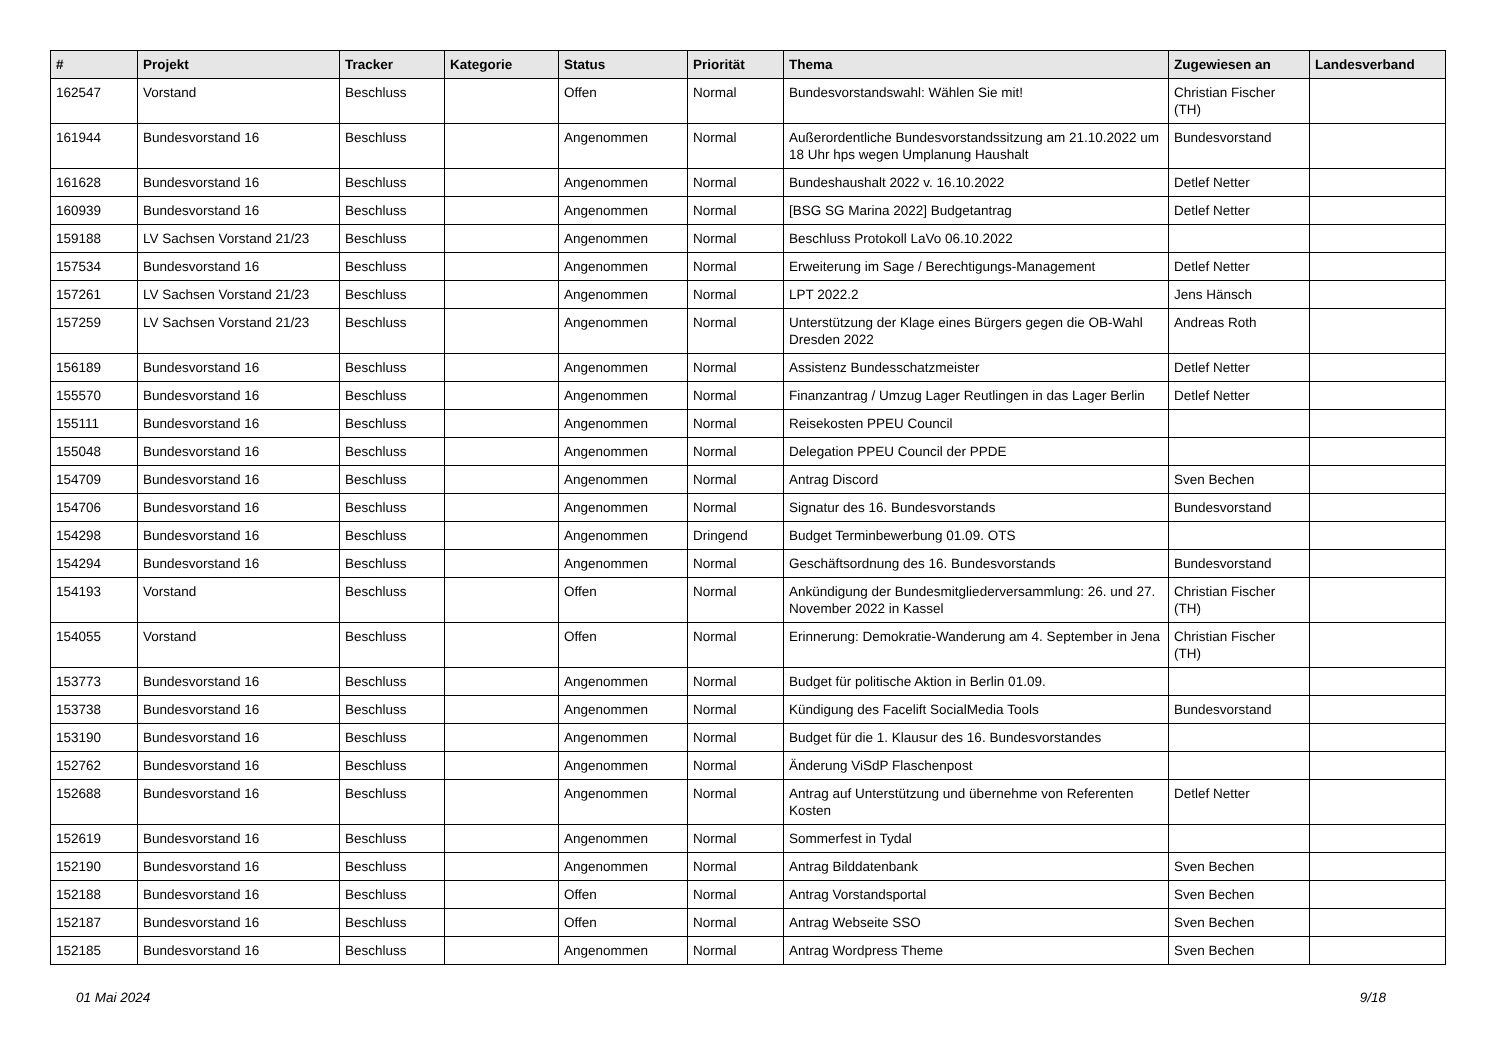| # | Projekt | Tracker | Kategorie | Status | Priorität | Thema | Zugewiesen an | Landesverband |
| --- | --- | --- | --- | --- | --- | --- | --- | --- |
| 162547 | Vorstand | Beschluss | | Offen | Normal | Bundesvorstandswahl: Wählen Sie mit! | Christian Fischer (TH) | |
| 161944 | Bundesvorstand 16 | Beschluss | | Angenommen | Normal | Außerordentliche Bundesvorstandssitzung am 21.10.2022 um 18 Uhr hps wegen Umplanung Haushalt | Bundesvorstand | |
| 161628 | Bundesvorstand 16 | Beschluss | | Angenommen | Normal | Bundeshaushalt 2022 v. 16.10.2022 | Detlef Netter | |
| 160939 | Bundesvorstand 16 | Beschluss | | Angenommen | Normal | [BSG SG Marina 2022] Budgetantrag | Detlef Netter | |
| 159188 | LV Sachsen Vorstand 21/23 | Beschluss | | Angenommen | Normal | Beschluss Protokoll LaVo 06.10.2022 | | |
| 157534 | Bundesvorstand 16 | Beschluss | | Angenommen | Normal | Erweiterung im Sage / Berechtigungs-Management | Detlef Netter | |
| 157261 | LV Sachsen Vorstand 21/23 | Beschluss | | Angenommen | Normal | LPT 2022.2 | Jens Hänsch | |
| 157259 | LV Sachsen Vorstand 21/23 | Beschluss | | Angenommen | Normal | Unterstützung der Klage eines Bürgers gegen die OB-Wahl Dresden 2022 | Andreas Roth | |
| 156189 | Bundesvorstand 16 | Beschluss | | Angenommen | Normal | Assistenz Bundesschatzmeister | Detlef Netter | |
| 155570 | Bundesvorstand 16 | Beschluss | | Angenommen | Normal | Finanzantrag / Umzug Lager Reutlingen in das Lager Berlin | Detlef Netter | |
| 155111 | Bundesvorstand 16 | Beschluss | | Angenommen | Normal | Reisekosten PPEU Council | | |
| 155048 | Bundesvorstand 16 | Beschluss | | Angenommen | Normal | Delegation PPEU Council der PPDE | | |
| 154709 | Bundesvorstand 16 | Beschluss | | Angenommen | Normal | Antrag Discord | Sven Bechen | |
| 154706 | Bundesvorstand 16 | Beschluss | | Angenommen | Normal | Signatur des 16. Bundesvorstands | Bundesvorstand | |
| 154298 | Bundesvorstand 16 | Beschluss | | Angenommen | Dringend | Budget Terminbewerbung 01.09. OTS | | |
| 154294 | Bundesvorstand 16 | Beschluss | | Angenommen | Normal | Geschäftsordnung des 16. Bundesvorstands | Bundesvorstand | |
| 154193 | Vorstand | Beschluss | | Offen | Normal | Ankündigung der Bundesmitgliederversammlung: 26. und 27. November 2022 in Kassel | Christian Fischer (TH) | |
| 154055 | Vorstand | Beschluss | | Offen | Normal | Erinnerung: Demokratie-Wanderung am 4. September in Jena | Christian Fischer (TH) | |
| 153773 | Bundesvorstand 16 | Beschluss | | Angenommen | Normal | Budget für politische Aktion in Berlin 01.09. | | |
| 153738 | Bundesvorstand 16 | Beschluss | | Angenommen | Normal | Kündigung des Facelift SocialMedia Tools | Bundesvorstand | |
| 153190 | Bundesvorstand 16 | Beschluss | | Angenommen | Normal | Budget für die 1. Klausur des 16. Bundesvorstandes | | |
| 152762 | Bundesvorstand 16 | Beschluss | | Angenommen | Normal | Änderung ViSdP Flaschenpost | | |
| 152688 | Bundesvorstand 16 | Beschluss | | Angenommen | Normal | Antrag auf Unterstützung und übernehme von Referenten Kosten | Detlef Netter | |
| 152619 | Bundesvorstand 16 | Beschluss | | Angenommen | Normal | Sommerfest in Tydal | | |
| 152190 | Bundesvorstand 16 | Beschluss | | Angenommen | Normal | Antrag Bilddatenbank | Sven Bechen | |
| 152188 | Bundesvorstand 16 | Beschluss | | Offen | Normal | Antrag Vorstandsportal | Sven Bechen | |
| 152187 | Bundesvorstand 16 | Beschluss | | Offen | Normal | Antrag Webseite SSO | Sven Bechen | |
| 152185 | Bundesvorstand 16 | Beschluss | | Angenommen | Normal | Antrag Wordpress Theme | Sven Bechen | |
01 Mai 2024 9/18